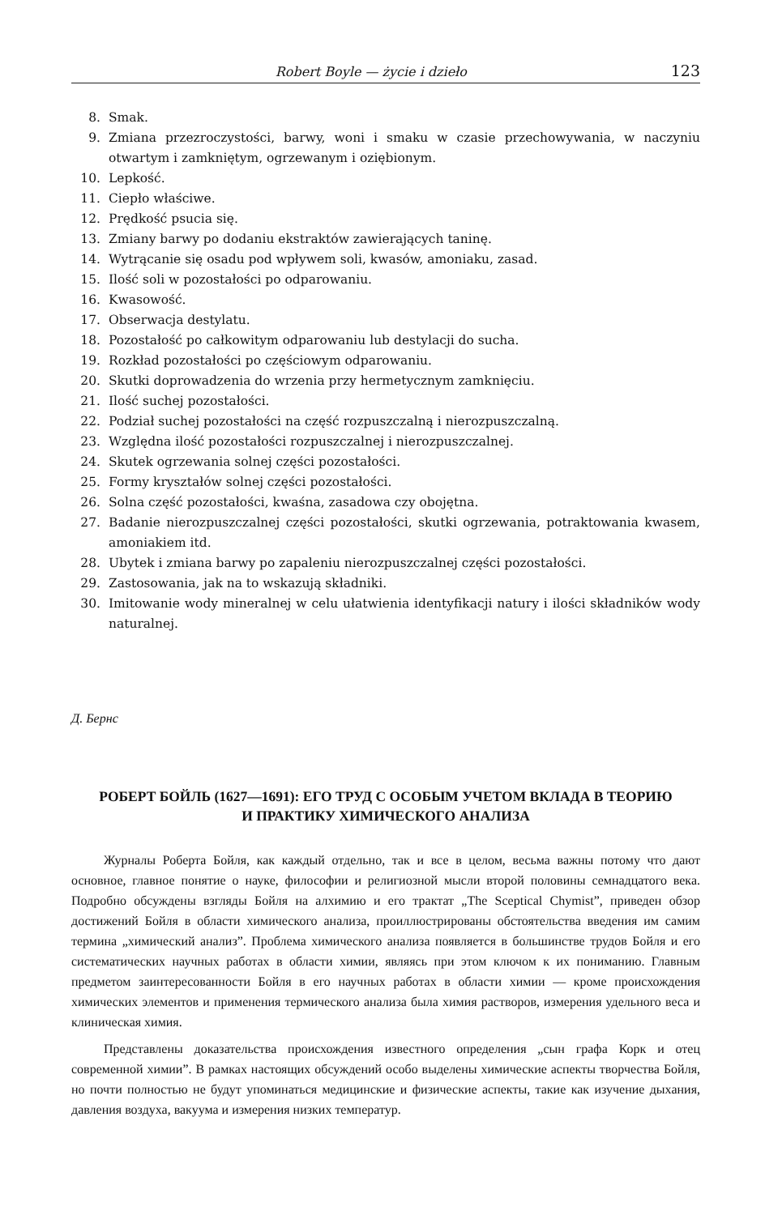Robert Boyle — życie i dzieło 123
8. Smak.
9. Zmiana przezroczystości, barwy, woni i smaku w czasie przechowywania, w naczyniu otwartym i zamkniętym, ogrzewanym i oziębionym.
10. Lepkość.
11. Ciepło właściwe.
12. Prędkość psucia się.
13. Zmiany barwy po dodaniu ekstraktów zawierających taninę.
14. Wytrącanie się osadu pod wpływem soli, kwasów, amoniaku, zasad.
15. Ilość soli w pozostałości po odparowaniu.
16. Kwasowość.
17. Obserwacja destylatu.
18. Pozostałość po całkowitym odparowaniu lub destylacji do sucha.
19. Rozkład pozostałości po częściowym odparowaniu.
20. Skutki doprowadzenia do wrzenia przy hermetycznym zamknięciu.
21. Ilość suchej pozostałości.
22. Podział suchej pozostałości na część rozpuszczalną i nierozpuszczalną.
23. Względna ilość pozostałości rozpuszczalnej i nierozpuszczalnej.
24. Skutek ogrzewania solnej części pozostałości.
25. Formy kryształów solnej części pozostałości.
26. Solna część pozostałości, kwaśna, zasadowa czy obojętna.
27. Badanie nierozpuszczalnej części pozostałości, skutki ogrzewania, potraktowania kwasem, amoniakiem itd.
28. Ubytek i zmiana barwy po zapaleniu nierozpuszczalnej części pozostałości.
29. Zastosowania, jak na to wskazują składniki.
30. Imitowanie wody mineralnej w celu ułatwienia identyfikacji natury i ilości składników wody naturalnej.
Д. Бернс
РОБЕРТ БОЙЛЬ (1627—1691): ЕГО ТРУД С ОСОБЫМ УЧЕТОМ ВКЛАДА В ТЕОРИЮ
И ПРАКТИКУ ХИМИЧЕСКОГО АНАЛИЗА
Журналы Роберта Бойля, как каждый отдельно, так и все в целом, весьма важны потому что дают основное, главное понятие о науке, философии и религиозной мысли второй половины семнадцатого века. Подробно обсуждены взгляды Бойля на алхимию и его трактат „The Sceptical Chymist”, приведен обзор достижений Бойля в области химического анализа, проиллюстрированы обстоятельства введения им самим термина „химический анализ”. Проблема химического анализа появляется в большинстве трудов Бойля и его систематических научных работах в области химии, являясь при этом ключом к их пониманию. Главным предметом заинтересованности Бойля в его научных работах в области химии — кроме происхождения химических элементов и применения термического анализа была химия растворов, измерения удельного веса и клиническая химия.
Представлены доказательства происхождения известного определения „сын графа Корк и отец современной химии”. В рамках настоящих обсуждений особо выделены химические аспекты творчества Бойля, но почти полностью не будут упоминаться медицинские и физические аспекты, такие как изучение дыхания, давления воздуха, вакуума и измерения низких температур.